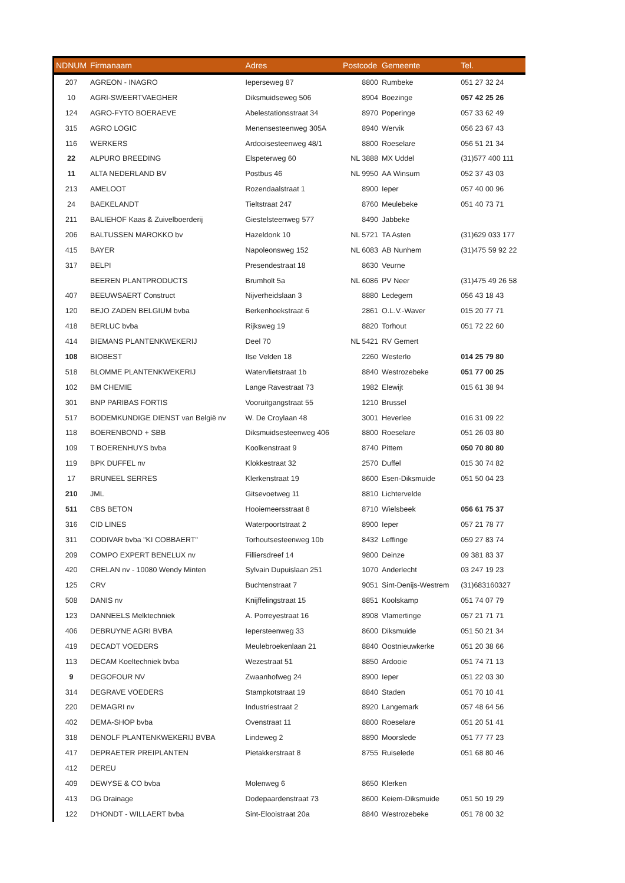| NDNUM | Firmanaam | Adres | Postcode | Gemeente | Tel. |
| --- | --- | --- | --- | --- | --- |
| 207 | AGREON - INAGRO | Ieperseweg 87 | 8800 | Rumbeke | 051 27 32 24 |
| 10 | AGRI-SWEERTVAEGHER | Diksmuidseweg 506 | 8904 | Boezinge | 057 42 25 26 |
| 124 | AGRO-FYTO BOERAEVE | Abelestationsstraat 34 | 8970 | Poperinge | 057 33 62 49 |
| 315 | AGRO LOGIC | Menensesteenweg 305A | 8940 | Wervik | 056 23 67 43 |
| 116 | WERKERS | Ardooisesteenweg 48/1 | 8800 | Roeselare | 056 51 21 34 |
| 22 | ALPURO BREEDING | Elspeterweg 60 | NL 3888 | MX Uddel | (31)577 400 111 |
| 11 | ALTA NEDERLAND BV | Postbus 46 | NL 9950 | AA Winsum | 052 37 43 03 |
| 213 | AMELOOT | Rozendaalstraat 1 | 8900 | Ieper | 057 40 00 96 |
| 24 | BAEKELANDT | Tieltstraat 247 | 8760 | Meulebeke | 051 40 73 71 |
| 211 | BALIEHOF Kaas & Zuivelboerderij | Giestelsteenweg 577 | 8490 | Jabbeke | |
| 206 | BALTUSSEN MAROKKO bv | Hazeldonk 10 | NL 5721 | TA Asten | (31)629 033 177 |
| 415 | BAYER | Napoleonsweg 152 | NL 6083 | AB Nunhem | (31)475 59 92 22 |
| 317 | BELPI | Presendestraat 18 | 8630 | Veurne | |
| | BEEREN PLANTPRODUCTS | Brumholt 5a | NL 6086 | PV Neer | (31)475 49 26 58 |
| 407 | BEEUWSAERT Construct | Nijverheidslaan 3 | 8880 | Ledegem | 056 43 18 43 |
| 120 | BEJO ZADEN BELGIUM bvba | Berkenhoekstraat 6 | 2861 | O.L.V.-Waver | 015 20 77 71 |
| 418 | BERLUC bvba | Rijksweg 19 | 8820 | Torhout | 051 72 22 60 |
| 414 | BIEMANS PLANTENKWEKERIJ | Deel 70 | NL 5421 | RV Gemert | |
| 108 | BIOBEST | Ilse Velden 18 | 2260 | Westerlo | 014 25 79 80 |
| 518 | BLOMME PLANTENKWEKERIJ | Watervlietstraat 1b | 8840 | Westrozebeke | 051 77 00 25 |
| 102 | BM CHEMIE | Lange Ravestraat 73 | 1982 | Elewijt | 015 61 38 94 |
| 301 | BNP PARIBAS FORTIS | Vooruitgangstraat 55 | 1210 | Brussel | |
| 517 | BODEMKUNDIGE DIENST van België nv | W. De Croylaan 48 | 3001 | Heverlee | 016 31 09 22 |
| 118 | BOERENBOND + SBB | Diksmuidsesteenweg 406 | 8800 | Roeselare | 051 26 03 80 |
| 109 | T BOERENHUYS bvba | Koolkenstraat 9 | 8740 | Pittem | 050 70 80 80 |
| 119 | BPK DUFFEL nv | Klokkestraat 32 | 2570 | Duffel | 015 30 74 82 |
| 17 | BRUNEEL SERRES | Klerkenstraat 19 | 8600 | Esen-Diksmuide | 051 50 04 23 |
| 210 | JML | Gitsevoetweg 11 | 8810 | Lichtervelde | |
| 511 | CBS BETON | Hooiemeersstraat 8 | 8710 | Wielsbeek | 056 61 75 37 |
| 316 | CID LINES | Waterpoortstraat 2 | 8900 | Ieper | 057 21 78 77 |
| 311 | CODIVAR bvba "KI COBBAERT" | Torhoutsesteenweg 10b | 8432 | Leffinge | 059 27 83 74 |
| 209 | COMPO EXPERT BENELUX nv | Filliersdreef 14 | 9800 | Deinze | 09 381 83 37 |
| 420 | CRELAN nv - 10080 Wendy Minten | Sylvain Dupuislaan 251 | 1070 | Anderlecht | 03 247 19 23 |
| 125 | CRV | Buchtenstraat 7 | 9051 | Sint-Denijs-Westrem | (31)683160327 |
| 508 | DANIS nv | Knijffelingstraat 15 | 8851 | Koolskamp | 051 74 07 79 |
| 123 | DANNEELS Melktechniek | A. Porreyestraat 16 | 8908 | Vlamertinge | 057 21 71 71 |
| 406 | DEBRUYNE AGRI BVBA | Iepersteenweg 33 | 8600 | Diksmuide | 051 50 21 34 |
| 419 | DECADT VOEDERS | Meulebroekenlaan 21 | 8840 | Oostnieuwkerke | 051 20 38 66 |
| 113 | DECAM Koeltechniek bvba | Wezestraat 51 | 8850 | Ardooie | 051 74 71 13 |
| 9 | DEGOFOUR NV | Zwaanhofweg 24 | 8900 | Ieper | 051 22 03 30 |
| 314 | DEGRAVE VOEDERS | Stampkotstraat 19 | 8840 | Staden | 051 70 10 41 |
| 220 | DEMAGRI nv | Industriestraat 2 | 8920 | Langemark | 057 48 64 56 |
| 402 | DEMA-SHOP bvba | Ovenstraat 11 | 8800 | Roeselare | 051 20 51 41 |
| 318 | DENOLF PLANTENKWEKERIJ BVBA | Lindeweg 2 | 8890 | Moorslede | 051 77 77 23 |
| 417 | DEPRAETER PREIPLANTEN | Pietakkerstraat 8 | 8755 | Ruiselede | 051 68 80 46 |
| 412 | DEREU | | | | |
| 409 | DEWYSE & CO bvba | Molenweg 6 | 8650 | Klerken | |
| 413 | DG Drainage | Dodepaardenstraat 73 | 8600 | Keiem-Diksmuide | 051 50 19 29 |
| 122 | D'HONDT - WILLAERT bvba | Sint-Elooistraat 20a | 8840 | Westrozebeke | 051 78 00 32 |